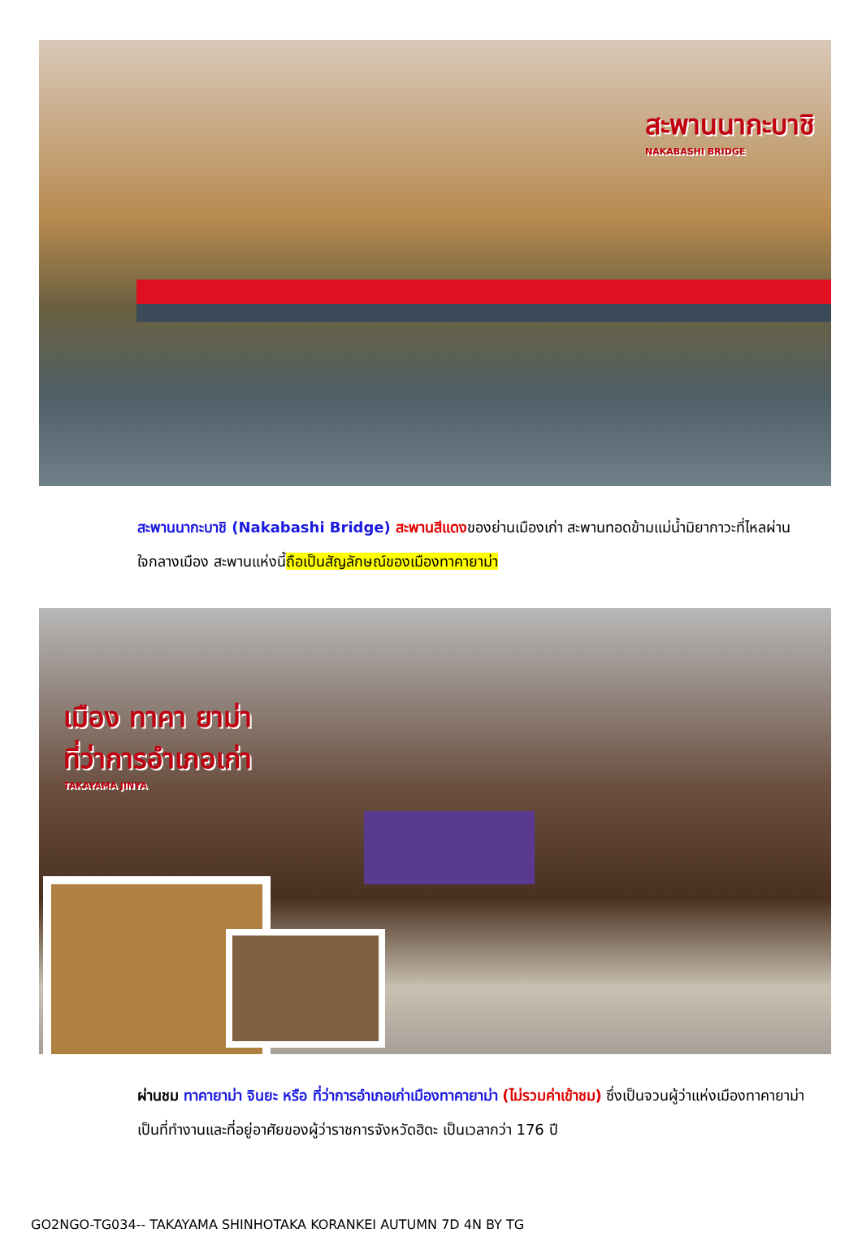สะพานนากะบาชิ
NAKABASHI BRIDGE
สะพานนากะบาชิ (Nakabashi Bridge) สะพานสีแดงของย่านเมืองเก่า สะพานทอดข้ามแม่น้ำมิยากาวะที่ไหลผ่านใจกลางเมือง สะพานแห่งนี้ถือเป็นสัญลักษณ์ของเมืองทาคายาม่า
เมือง ทาคา ยาม่า
ที่ว่าการอำเภอเก่า
TAKAYAMA JINYA
ผ่านชม ทาคายาม่า จินยะ หรือ ที่ว่าการอำเภอเก่าเมืองทาคายาม่า (ไม่รวมค่าเข้าชม) ซึ่งเป็นจวนผู้ว่าแห่งเมืองทาคายาม่า เป็นที่ทำงานและที่อยู่อาศัยของผู้ว่าราชการจังหวัดฮิดะ เป็นเวลากว่า 176 ปี
GO2NGO-TG034-- TAKAYAMA SHINHOTAKA KORANKEI AUTUMN 7D 4N BY TG